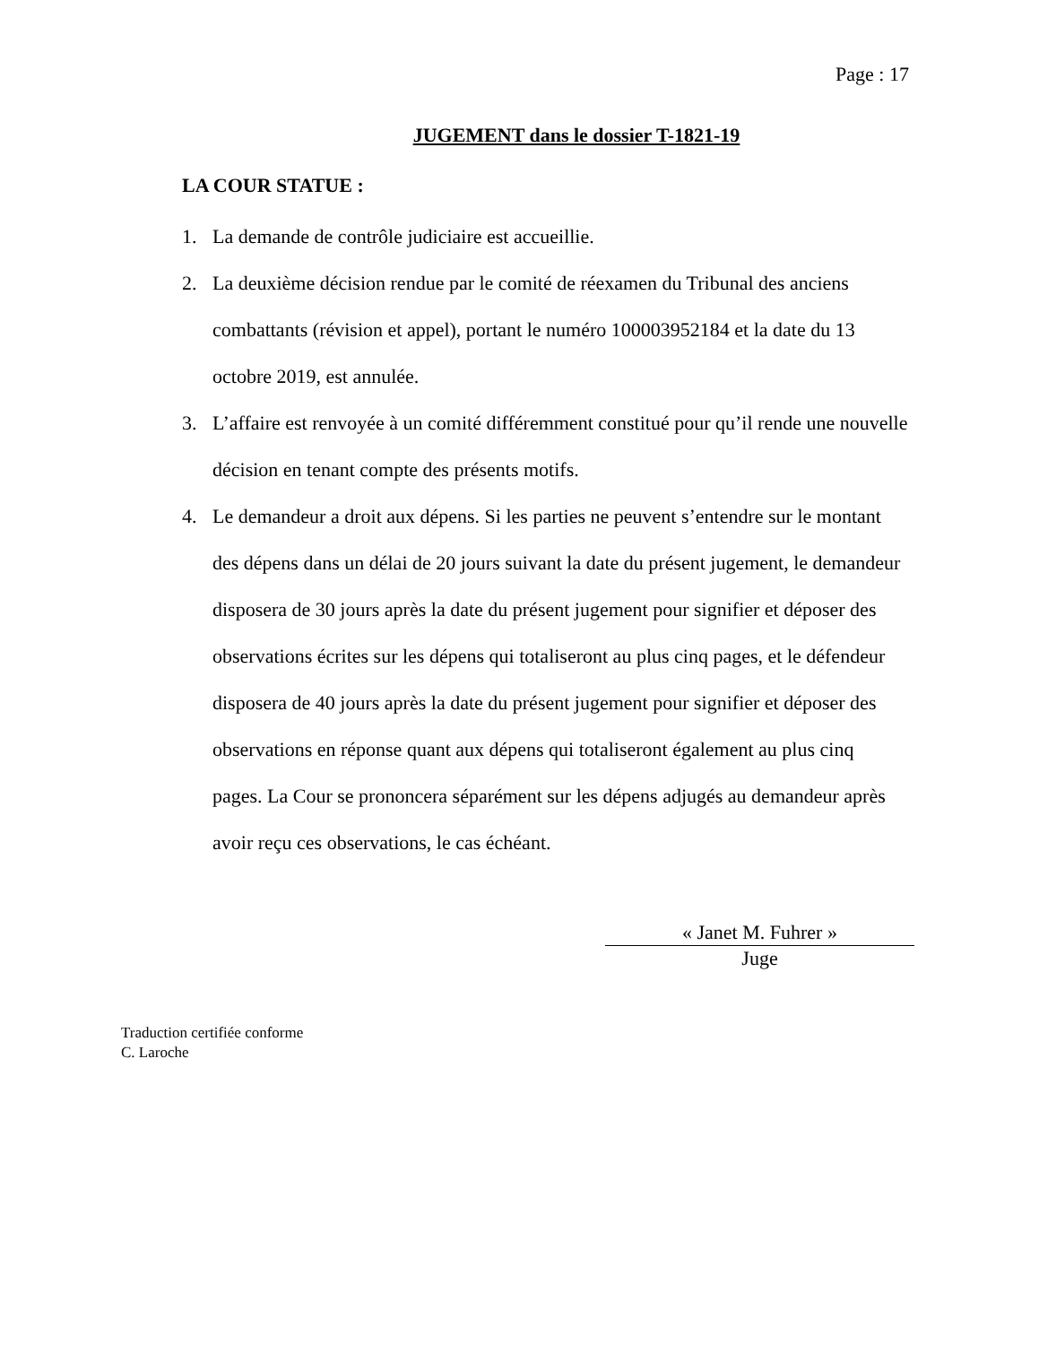Page : 17
JUGEMENT dans le dossier T-1821-19
LA COUR STATUE :
1. La demande de contrôle judiciaire est accueillie.
2. La deuxième décision rendue par le comité de réexamen du Tribunal des anciens combattants (révision et appel), portant le numéro 100003952184 et la date du 13 octobre 2019, est annulée.
3. L’affaire est renvoyée à un comité différemment constitué pour qu’il rende une nouvelle décision en tenant compte des présents motifs.
4. Le demandeur a droit aux dépens. Si les parties ne peuvent s’entendre sur le montant des dépens dans un délai de 20 jours suivant la date du présent jugement, le demandeur disposera de 30 jours après la date du présent jugement pour signifier et déposer des observations écrites sur les dépens qui totaliseront au plus cinq pages, et le défendeur disposera de 40 jours après la date du présent jugement pour signifier et déposer des observations en réponse quant aux dépens qui totaliseront également au plus cinq pages. La Cour se prononcera séparément sur les dépens adjugés au demandeur après avoir reçu ces observations, le cas échéant.
« Janet M. Fuhrer »
Juge
Traduction certifiée conforme
C. Laroche